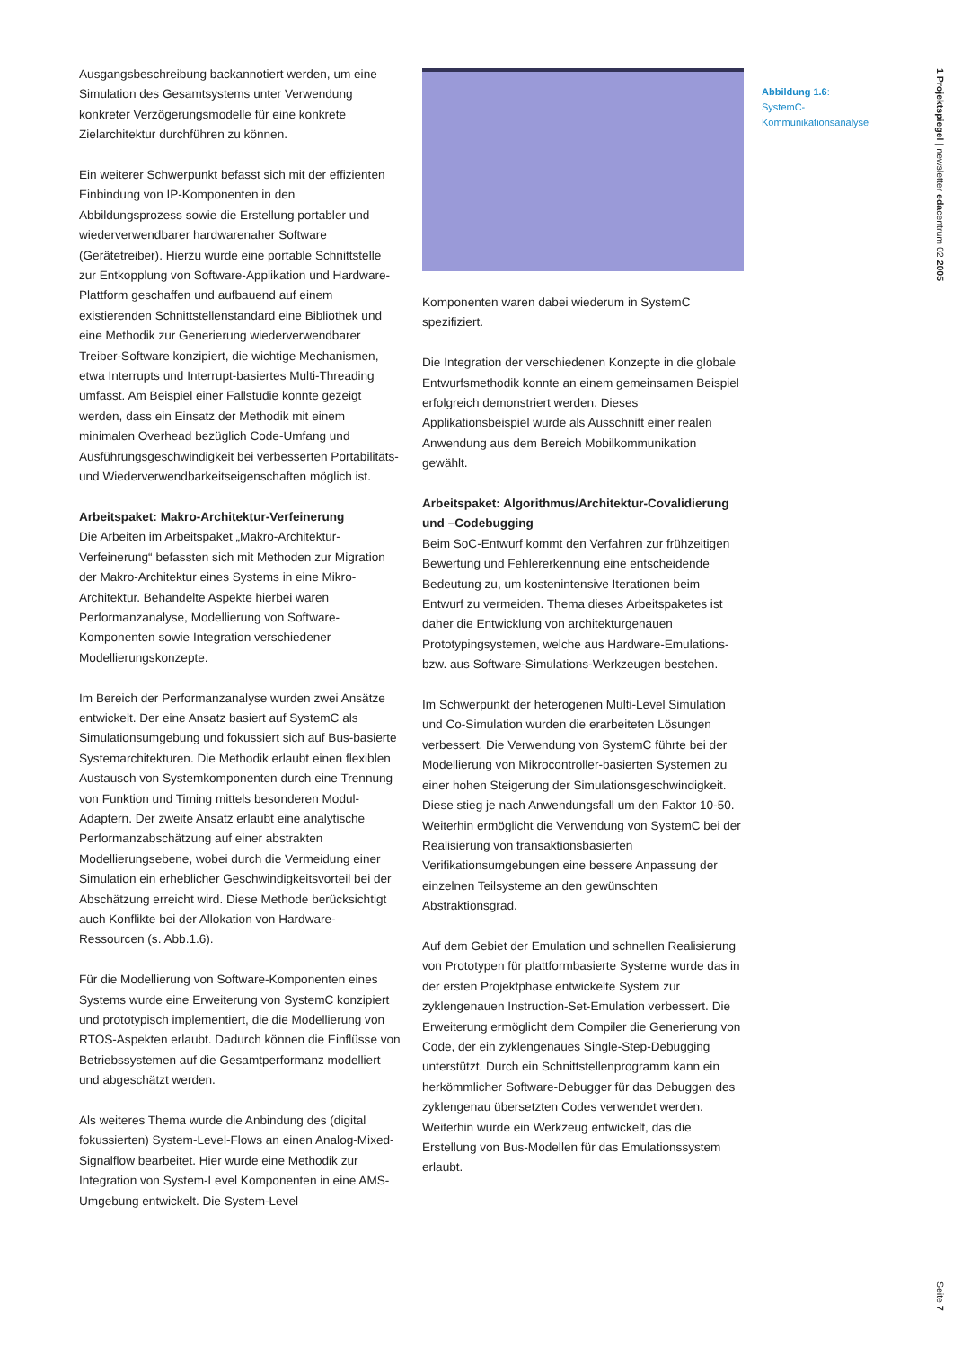1 Projektspiegel | newsletter edacentrum 02 2005
Ausgangsbeschreibung backannotiert werden, um eine Simulation des Gesamtsystems unter Verwendung konkreter Verzögerungsmodelle für eine konkrete Zielarchitektur durchführen zu können.
Ein weiterer Schwerpunkt befasst sich mit der effizienten Einbindung von IP-Komponenten in den Abbildungsprozess sowie die Erstellung portabler und wiederverwendbarer hardwarenaher Software (Gerätetreiber). Hierzu wurde eine portable Schnittstelle zur Entkopplung von Software-Applikation und Hardware-Plattform geschaffen und aufbauend auf einem existierenden Schnittstellenstandard eine Bibliothek und eine Methodik zur Generierung wiederverwendbarer Treiber-Software konzipiert, die wichtige Mechanismen, etwa Interrupts und Interrupt-basiertes Multi-Threading umfasst. Am Beispiel einer Fallstudie konnte gezeigt werden, dass ein Einsatz der Methodik mit einem minimalen Overhead bezüglich Code-Umfang und Ausführungsgeschwindigkeit bei verbesserten Portabilitäts- und Wiederverwendbarkeitseigenschaften möglich ist.
Arbeitspaket: Makro-Architektur-Verfeinerung
Die Arbeiten im Arbeitspaket „Makro-Architektur-Verfeinerung“ befassten sich mit Methoden zur Migration der Makro-Architektur eines Systems in eine Mikro-Architektur. Behandelte Aspekte hierbei waren Performanzanalyse, Modellierung von Software-Komponenten sowie Integration verschiedener Modellierungskonzepte.
Im Bereich der Performanzanalyse wurden zwei Ansätze entwickelt. Der eine Ansatz basiert auf SystemC als Simulationsumgebung und fokussiert sich auf Bus-basierte Systemarchitekturen. Die Methodik erlaubt einen flexiblen Austausch von Systemkomponenten durch eine Trennung von Funktion und Timing mittels besonderen Modul-Adaptern. Der zweite Ansatz erlaubt eine analytische Performanzabschätzung auf einer abstrakten Modellierungsebene, wobei durch die Vermeidung einer Simulation ein erheblicher Geschwindigkeitsvorteil bei der Abschätzung erreicht wird. Diese Methode berücksichtigt auch Konflikte bei der Allokation von Hardware-Ressourcen (s. Abb.1.6).
Für die Modellierung von Software-Komponenten eines Systems wurde eine Erweiterung von SystemC konzipiert und prototypisch implementiert, die die Modellierung von RTOS-Aspekten erlaubt. Dadurch können die Einflüsse von Betriebssystemen auf die Gesamtperformanz modelliert und abgeschätzt werden.
Als weiteres Thema wurde die Anbindung des (digital fokussierten) System-Level-Flows an einen Analog-Mixed-Signalflow bearbeitet. Hier wurde eine Methodik zur Integration von System-Level Komponenten in eine AMS-Umgebung entwickelt. Die System-Level
Komponenten waren dabei wiederum in SystemC spezifiziert.
Die Integration der verschiedenen Konzepte in die globale Entwurfsmethodik konnte an einem gemeinsamen Beispiel erfolgreich demonstriert werden. Dieses Applikationsbeispiel wurde als Ausschnitt einer realen Anwendung aus dem Bereich Mobilkommunikation gewählt.
Arbeitspaket: Algorithmus/Architektur-Covalidierung und –Codebugging
Beim SoC-Entwurf kommt den Verfahren zur frühzeitigen Bewertung und Fehlererkennung eine entscheidende Bedeutung zu, um kostenintensive Iterationen beim Entwurf zu vermeiden. Thema dieses Arbeitspaketes ist daher die Entwicklung von architekturgenauen Prototypingsystemen, welche aus Hardware-Emulations- bzw. aus Software-Simulations-Werkzeugen bestehen.
Im Schwerpunkt der heterogenen Multi-Level Simulation und Co-Simulation wurden die erarbeiteten Lösungen verbessert. Die Verwendung von SystemC führte bei der Modellierung von Mikrocontroller-basierten Systemen zu einer hohen Steigerung der Simulationsgeschwindigkeit. Diese stieg je nach Anwendungsfall um den Faktor 10-50. Weiterhin ermöglicht die Verwendung von SystemC bei der Realisierung von transaktionsbasierten Verifikationsumgebungen eine bessere Anpassung der einzelnen Teilsysteme an den gewünschten Abstraktionsgrad.
Auf dem Gebiet der Emulation und schnellen Realisierung von Prototypen für plattformbasierte Systeme wurde das in der ersten Projektphase entwickelte System zur zyklengenauen Instruction-Set-Emulation verbessert. Die Erweiterung ermöglicht dem Compiler die Generierung von Code, der ein zyklengenaues Single-Step-Debugging unterstützt. Durch ein Schnittstellenprogramm kann ein herkömmlicher Software-Debugger für das Debuggen des zyklengenau übersetzten Codes verwendet werden. Weiterhin wurde ein Werkzeug entwickelt, das die Erstellung von Bus-Modellen für das Emulationssystem erlaubt.
Abbildung 1.6:
SystemC-
Kommunikationsanalyse
Seite 7